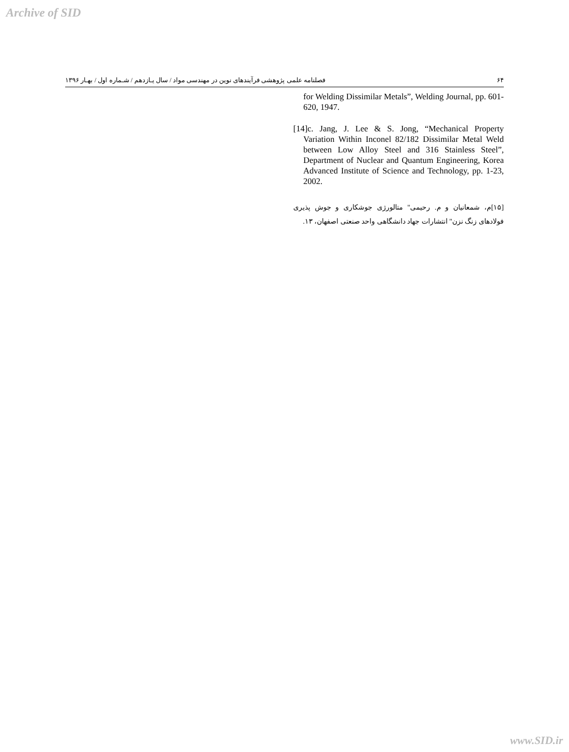Archive of SID
۶۴ فصلنامه علمی پژوهشی فرآیندهای نوین در مهندسی مواد / سال یـازدهم / شـماره اول / بهـار ۱۳۹۶
for Welding Dissimilar Metals”, Welding Journal, pp. 601-620, 1947.
[14]c. Jang, J. Lee & S. Jong, “Mechanical Property Variation Within Inconel 82/182 Dissimilar Metal Weld between Low Alloy Steel and 316 Stainless Steel”, Department of Nuclear and Quantum Engineering, Korea Advanced Institute of Science and Technology, pp. 1-23, 2002.
[۱۵]م، شمعانیان و م. رحیمی" متالورژی جوشکاری و جوش پذیری فولادهای زنگ نزن" انتشارات جهاد دانشگاهی واحد صنعتی اصفهان، ۱۳.
www.SID.ir